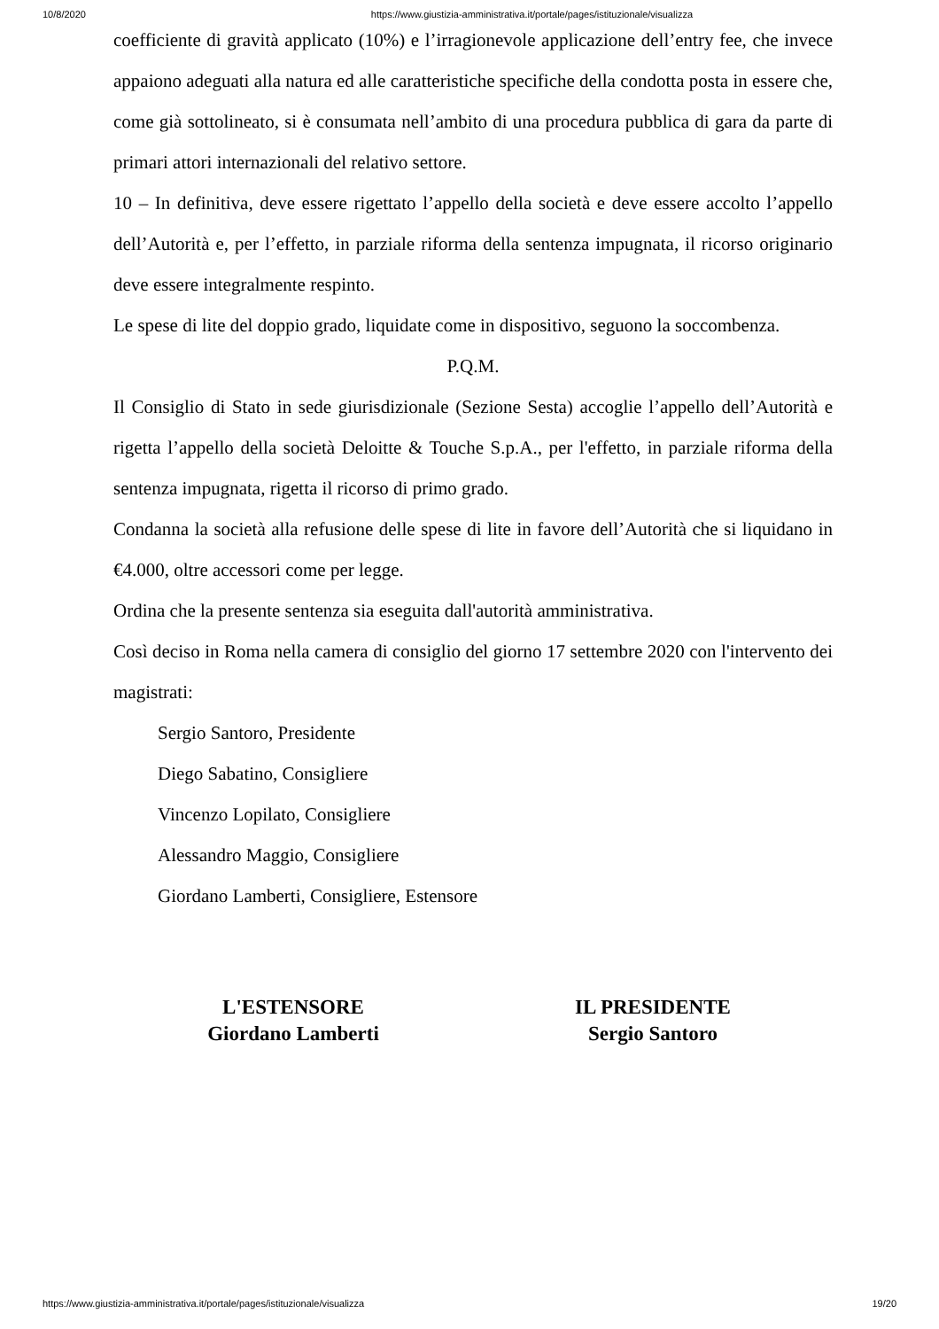10/8/2020 https://www.giustizia-amministrativa.it/portale/pages/istituzionale/visualizza
coefficiente di gravità applicato (10%) e l’irragionevole applicazione dell’entry fee, che invece appaiono adeguati alla natura ed alle caratteristiche specifiche della condotta posta in essere che, come già sottolineato, si è consumata nell’ambito di una procedura pubblica di gara da parte di primari attori internazionali del relativo settore.
10 – In definitiva, deve essere rigettato l’appello della società e deve essere accolto l’appello dell’Autorità e, per l’effetto, in parziale riforma della sentenza impugnata, il ricorso originario deve essere integralmente respinto.
Le spese di lite del doppio grado, liquidate come in dispositivo, seguono la soccombenza.
P.Q.M.
Il Consiglio di Stato in sede giurisdizionale (Sezione Sesta) accoglie l’appello dell’Autorità e rigetta l’appello della società Deloitte & Touche S.p.A., per l'effetto, in parziale riforma della sentenza impugnata, rigetta il ricorso di primo grado.
Condanna la società alla refusione delle spese di lite in favore dell’Autorità che si liquidano in €4.000, oltre accessori come per legge.
Ordina che la presente sentenza sia eseguita dall'autorità amministrativa.
Così deciso in Roma nella camera di consiglio del giorno 17 settembre 2020 con l'intervento dei magistrati:
Sergio Santoro, Presidente
Diego Sabatino, Consigliere
Vincenzo Lopilato, Consigliere
Alessandro Maggio, Consigliere
Giordano Lamberti, Consigliere, Estensore
L'ESTENSORE
Giordano Lamberti
IL PRESIDENTE
Sergio Santoro
https://www.giustizia-amministrativa.it/portale/pages/istituzionale/visualizza 19/20